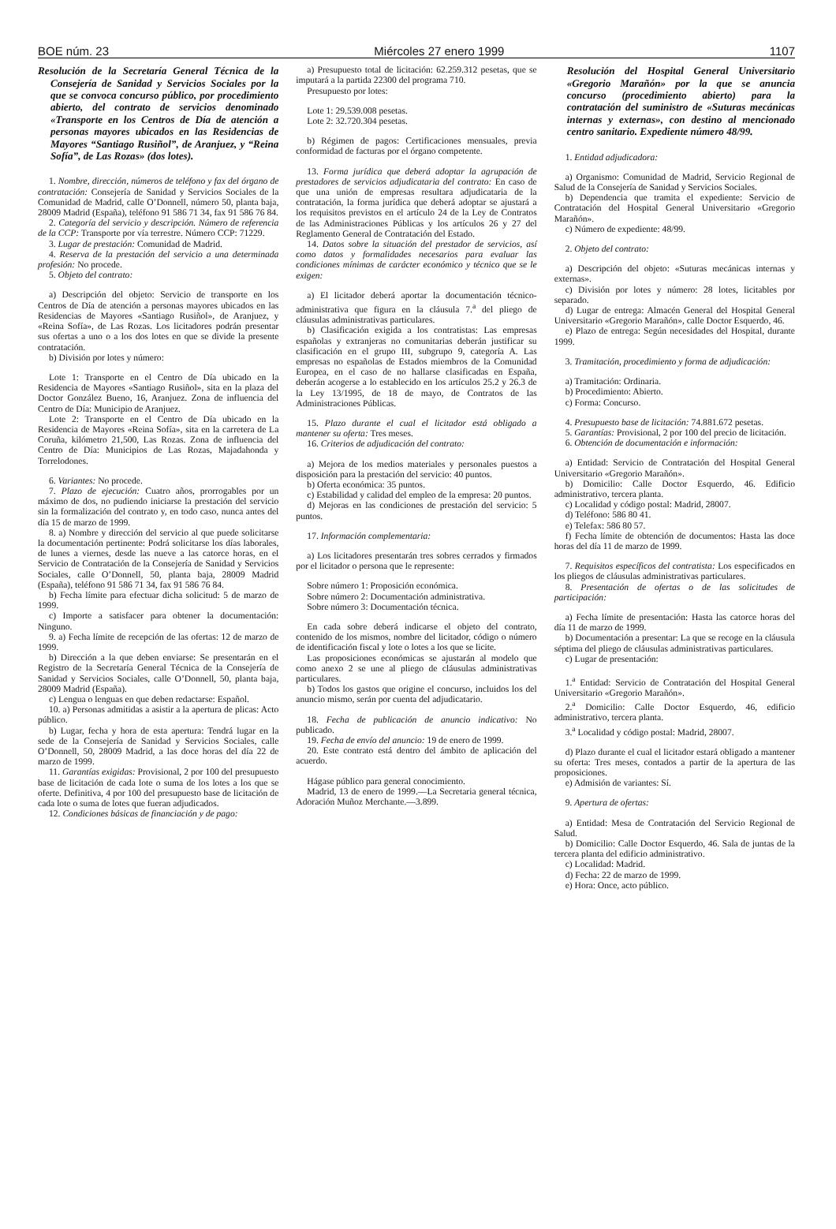BOE núm. 23 Miércoles 27 enero 1999 1107
Resolución de la Secretaría General Técnica de la Consejería de Sanidad y Servicios Sociales por la que se convoca concurso público, por procedimiento abierto, del contrato de servicios denominado «Transporte en los Centros de Día de atención a personas mayores ubicados en las Residencias de Mayores “Santiago Rusiñol”, de Aranjuez, y “Reina Sofía”, de Las Rozas» (dos lotes).
1. Nombre, dirección, números de teléfono y fax del órgano de contratación: Consejería de Sanidad y Servicios Sociales de la Comunidad de Madrid, calle O’Donnell, número 50, planta baja, 28009 Madrid (España), teléfono 91 586 71 34, fax 91 586 76 84.
2. Categoría del servicio y descripción. Número de referencia de la CCP: Transporte por vía terrestre. Número CCP: 71229.
3. Lugar de prestación: Comunidad de Madrid.
4. Reserva de la prestación del servicio a una determinada profesión: No procede.
5. Objeto del contrato:
a) Descripción del objeto: Servicio de transporte en los Centros de Día de atención a personas mayores ubicados en las Residencias de Mayores «Santiago Rusiñol», de Aranjuez, y «Reina Sofía», de Las Rozas. Los licitadores podrán presentar sus ofertas a uno o a los dos lotes en que se divide la presente contratación.
b) División por lotes y número:
Lote 1: Transporte en el Centro de Día ubicado en la Residencia de Mayores «Santiago Rusiñol», sita en la plaza del Doctor González Bueno, 16, Aranjuez. Zona de influencia del Centro de Día: Municipio de Aranjuez.
Lote 2: Transporte en el Centro de Día ubicado en la Residencia de Mayores «Reina Sofía», sita en la carretera de La Coruña, kilómetro 21,500, Las Rozas. Zona de influencia del Centro de Día: Municipios de Las Rozas, Majadahonda y Torrelodones.
6. Variantes: No procede.
7. Plazo de ejecución: Cuatro años, prorrogables por un máximo de dos, no pudiendo iniciarse la prestación del servicio sin la formalización del contrato y, en todo caso, nunca antes del día 15 de marzo de 1999.
8. a) Nombre y dirección del servicio al que puede solicitarse la documentación pertinente: Podrá solicitarse los días laborales, de lunes a viernes, desde las nueve a las catorce horas, en el Servicio de Contratación de la Consejería de Sanidad y Servicios Sociales, calle O’Donnell, 50, planta baja, 28009 Madrid (España), teléfono 91 586 71 34, fax 91 586 76 84.
b) Fecha límite para efectuar dicha solicitud: 5 de marzo de 1999.
c) Importe a satisfacer para obtener la documentación: Ninguno.
9. a) Fecha límite de recepción de las ofertas: 12 de marzo de 1999.
b) Dirección a la que deben enviarse: Se presentarán en el Registro de la Secretaría General Técnica de la Consejería de Sanidad y Servicios Sociales, calle O’Donnell, 50, planta baja, 28009 Madrid (España).
c) Lengua o lenguas en que deben redactarse: Español.
10. a) Personas admitidas a asistir a la apertura de plicas: Acto público.
b) Lugar, fecha y hora de esta apertura: Tendrá lugar en la sede de la Consejería de Sanidad y Servicios Sociales, calle O’Donnell, 50, 28009 Madrid, a las doce horas del día 22 de marzo de 1999.
11. Garantías exigidas: Provisional, 2 por 100 del presupuesto base de licitación de cada lote o suma de los lotes a los que se oferte. Definitiva, 4 por 100 del presupuesto base de licitación de cada lote o suma de lotes que fueran adjudicados.
12. Condiciones básicas de financiación y de pago:
a) Presupuesto total de licitación: 62.259.312 pesetas, que se imputará a la partida 22300 del programa 710.
Presupuesto por lotes:
Lote 1: 29.539.008 pesetas.
Lote 2: 32.720.304 pesetas.
b) Régimen de pagos: Certificaciones mensuales, previa conformidad de facturas por el órgano competente.
13. Forma jurídica que deberá adoptar la agrupación de prestadores de servicios adjudicataria del contrato: En caso de que una unión de empresas resultara adjudicataria de la contratación, la forma jurídica que deberá adoptar se ajustará a los requisitos previstos en el artículo 24 de la Ley de Contratos de las Administraciones Públicas y los artículos 26 y 27 del Reglamento General de Contratación del Estado.
14. Datos sobre la situación del prestador de servicios, así como datos y formalidades necesarios para evaluar las condiciones mínimas de carácter económico y técnico que se le exigen:
a) El licitador deberá aportar la documentación técnico-administrativa que figura en la cláusula 7.<sup>a</sup> del pliego de cláusulas administrativas particulares.
b) Clasificación exigida a los contratistas: Las empresas españolas y extranjeras no comunitarias deberán justificar su clasificación en el grupo III, subgrupo 9, categoría A. Las empresas no españolas de Estados miembros de la Comunidad Europea, en el caso de no hallarse clasificadas en España, deberán acogerse a lo establecido en los artículos 25.2 y 26.3 de la Ley 13/1995, de 18 de mayo, de Contratos de las Administraciones Públicas.
15. Plazo durante el cual el licitador está obligado a mantener su oferta: Tres meses.
16. Criterios de adjudicación del contrato:
a) Mejora de los medios materiales y personales puestos a disposición para la prestación del servicio: 40 puntos.
b) Oferta económica: 35 puntos.
c) Estabilidad y calidad del empleo de la empresa: 20 puntos.
d) Mejoras en las condiciones de prestación del servicio: 5 puntos.
17. Información complementaria:
a) Los licitadores presentarán tres sobres cerrados y firmados por el licitador o persona que le represente:
Sobre número 1: Proposición económica.
Sobre número 2: Documentación administrativa.
Sobre número 3: Documentación técnica.
En cada sobre deberá indicarse el objeto del contrato, contenido de los mismos, nombre del licitador, código o número de identificación fiscal y lote o lotes a los que se licite.
Las proposiciones económicas se ajustarán al modelo que como anexo 2 se une al pliego de cláusulas administrativas particulares.
b) Todos los gastos que origine el concurso, incluidos los del anuncio mismo, serán por cuenta del adjudicatario.
18. Fecha de publicación de anuncio indicativo: No publicado.
19. Fecha de envío del anuncio: 19 de enero de 1999.
20. Este contrato está dentro del ámbito de aplicación del acuerdo.
Hágase público para general conocimiento.
Madrid, 13 de enero de 1999.—La Secretaria general técnica, Adoración Muñoz Merchante.—3.899.
Resolución del Hospital General Universitario «Gregorio Marañón» por la que se anuncia concurso (procedimiento abierto) para la contratación del suministro de «Suturas mecánicas internas y externas», con destino al mencionado centro sanitario. Expediente número 48/99.
1. Entidad adjudicadora:
a) Organismo: Comunidad de Madrid, Servicio Regional de Salud de la Consejería de Sanidad y Servicios Sociales.
b) Dependencia que tramita el expediente: Servicio de Contratación del Hospital General Universitario «Gregorio Marañón».
c) Número de expediente: 48/99.
2. Objeto del contrato:
a) Descripción del objeto: «Suturas mecánicas internas y externas».
c) División por lotes y número: 28 lotes, licitables por separado.
d) Lugar de entrega: Almacén General del Hospital General Universitario «Gregorio Marañón», calle Doctor Esquerdo, 46.
e) Plazo de entrega: Según necesidades del Hospital, durante 1999.
3. Tramitación, procedimiento y forma de adjudicación:
a) Tramitación: Ordinaria.
b) Procedimiento: Abierto.
c) Forma: Concurso.
4. Presupuesto base de licitación: 74.881.672 pesetas.
5. Garantías: Provisional, 2 por 100 del precio de licitación.
6. Obtención de documentación e información:
a) Entidad: Servicio de Contratación del Hospital General Universitario «Gregorio Marañón».
b) Domicilio: Calle Doctor Esquerdo, 46. Edificio administrativo, tercera planta.
c) Localidad y código postal: Madrid, 28007.
d) Teléfono: 586 80 41.
e) Telefax: 586 80 57.
f) Fecha límite de obtención de documentos: Hasta las doce horas del día 11 de marzo de 1999.
7. Requisitos específicos del contratista: Los especificados en los pliegos de cláusulas administrativas particulares.
8. Presentación de ofertas o de las solicitudes de participación:
a) Fecha límite de presentación: Hasta las catorce horas del día 11 de marzo de 1999.
b) Documentación a presentar: La que se recoge en la cláusula séptima del pliego de cláusulas administrativas particulares.
c) Lugar de presentación:
1.<sup>a</sup> Entidad: Servicio de Contratación del Hospital General Universitario «Gregorio Marañón».
2.<sup>a</sup> Domicilio: Calle Doctor Esquerdo, 46, edificio administrativo, tercera planta.
3.<sup>a</sup> Localidad y código postal: Madrid, 28007.
d) Plazo durante el cual el licitador estará obligado a mantener su oferta: Tres meses, contados a partir de la apertura de las proposiciones.
e) Admisión de variantes: Sí.
9. Apertura de ofertas:
a) Entidad: Mesa de Contratación del Servicio Regional de Salud.
b) Domicilio: Calle Doctor Esquerdo, 46. Sala de juntas de la tercera planta del edificio administrativo.
c) Localidad: Madrid.
d) Fecha: 22 de marzo de 1999.
e) Hora: Once, acto público.